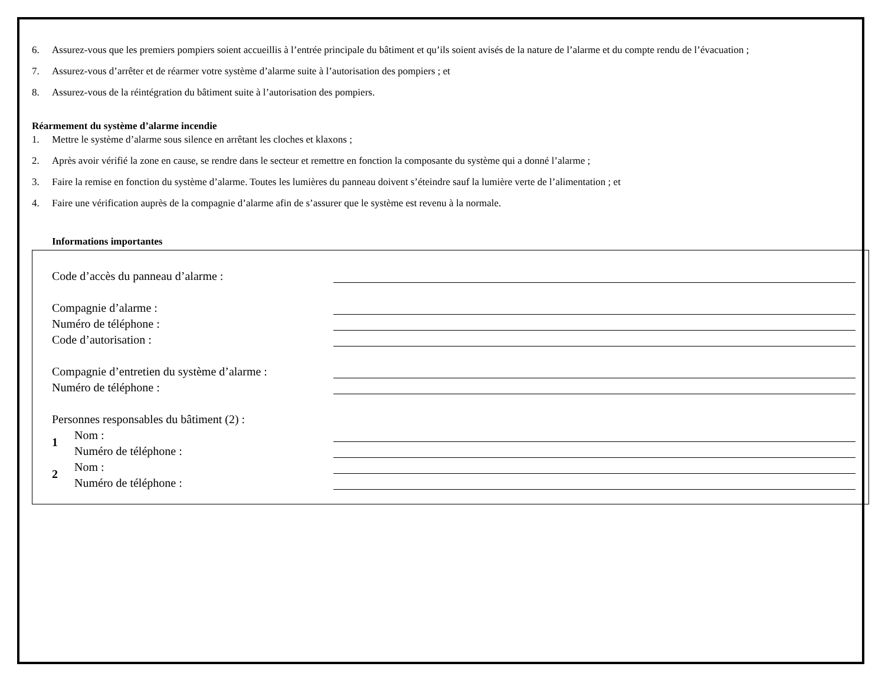6. Assurez-vous que les premiers pompiers soient accueillis à l’entrée principale du bâtiment et qu’ils soient avisés de la nature de l’alarme et du compte rendu de l’évacuation ;
7. Assurez-vous d’arrêter et de réarmer votre système d’alarme suite à l’autorisation des pompiers ; et
8. Assurez-vous de la réintégration du bâtiment suite à l’autorisation des pompiers.
Réarmement du système d’alarme incendie
1. Mettre le système d’alarme sous silence en arrêtant les cloches et klaxons ;
2. Après avoir vérifié la zone en cause, se rendre dans le secteur et remettre en fonction la composante du système qui a donné l’alarme ;
3. Faire la remise en fonction du système d’alarme. Toutes les lumières du panneau doivent s’éteindre sauf la lumière verte de l’alimentation ; et
4. Faire une vérification auprès de la compagnie d’alarme afin de s’assurer que le système est revenu à la normale.
Informations importantes
Code d’accès du panneau d’alarme :
Compagnie d’alarme :
Numéro de téléphone :
Code d’autorisation :
Compagnie d’entretien du système d’alarme :
Numéro de téléphone :
Personnes responsables du bâtiment (2) :
1
Nom :
Numéro de téléphone :
2
Nom :
Numéro de téléphone :